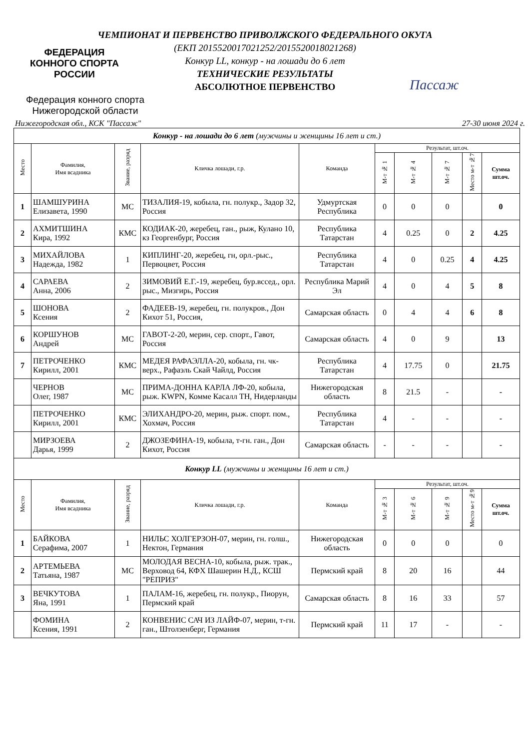ФЕДЕРАЦИЯ
КОННОГО СПОРТА
РОССИИ
Федерация конного спорта
Нижегородской области
Пассаж
ЧЕМПИОНАТ И ПЕРВЕНСТВО ПРИВОЛЖСКОГО ФЕДЕРАЛЬНОГО ОКУГА
(ЕКП 2015520017021252/2015520018021268)
Конкур LL, конкур - на лошади до 6 лет
ТЕХНИЧЕСКИЕ РЕЗУЛЬТАТЫ
АБСОЛЮТНОЕ ПЕРВЕНСТВО
Нижегородская обл., КСК "Пассаж" 27-30 июня 2024 г.
| Конкур - на лошади до 6 лет (мужчины и женщины 16 лет и ст.) | | | | | | | | | |
| Место | Фамилия, Имя всадника | Звание, разряд | Кличка лошади, г.р. | Команда | Результат, шт.оч. | | | | |
| | | | | | М-т № 1 | М-т № 4 | М-т № 7 | Место м-т №7 | Сумма шт.оч. |
| 1 | ШАМШУРИНА Елизавета, 1990 | МС | ТИЗАЛИЯ-19, кобыла, гн. полукр., Задор 32, Россия | Удмуртская Республика | 0 | 0 | 0 | | 0 |
| 2 | АХМИТШИНА Кира, 1992 | КМС | КОДИАК-20, жеребец, ган., рыж, Кулано 10, кз Георгенбург, Россия | Республика Татарстан | 4 | 0.25 | 0 | 2 | 4.25 |
| 3 | МИХАЙЛОВА Надежда, 1982 | 1 | КИПЛИНГ-20, жеребец, гн, орл.-рыс., Первоцвет, Россия | Республика Татарстан | 4 | 0 | 0.25 | 4 | 4.25 |
| 4 | САРАЕВА Анна, 2006 | 2 | ЗИМОВИЙ Е.Г.-19, жеребец, бур.вссед., орл. рыс., Мизгирь, Россия | Республика Марий Эл | 4 | 0 | 4 | 5 | 8 |
| 5 | ШОНОВА Ксения | 2 | ФАДЕЕВ-19, жеребец, гн. полукров., Дон Кихот 51, Россия, | Самарская область | 0 | 4 | 4 | 6 | 8 |
| 6 | КОРШУНОВ Андрей | МС | ГАВОТ-2-20, мерин, сер. спорт., Гавот, Россия | Самарская область | 4 | 0 | 9 | | 13 |
| 7 | ПЕТРОЧЕНКО Кирилл, 2001 | КМС | МЕДЕЯ РАФАЭЛЛА-20, кобыла, гн. чк-верх., Рафаэль Скай Чайлд, Россия | Республика Татарстан | 4 | 17.75 | 0 | | 21.75 |
| | ЧЕРНОВ Олег, 1987 | МС | ПРИМА-ДОННА КАРЛА ЛФ-20, кобыла, рыж. KWPN, Комме Касалл ТН, Нидерланды | Нижегородская область | 8 | 21.5 | - | | - |
| | ПЕТРОЧЕНКО Кирилл, 2001 | КМС | ЭЛИХАНДРО-20, мерин, рыж. спорт. пом., Хохмач, Россия | Республика Татарстан | 4 | - | - | | - |
| | МИРЗОЕВА Дарья, 1999 | 2 | ДЖОЗЕФИНА-19, кобыла, т-гн. ган., Дон Кихот, Россия | Самарская область | - | - | - | | - |
| Конкур LL (мужчины и женщины 16 лет и ст.) | | | | | | | | | |
| Место | Фамилия, Имя всадника | Звание, разряд | Кличка лошади, г.р. | Команда | Результат, шт.оч. | | | | |
| | | | | | М-т № 3 | М-т № 6 | М-т № 9 | Место м-т №9 | Сумма шт.оч. |
| 1 | БАЙКОВА Серафима, 2007 | 1 | НИЛЬС ХОЛГЕРЗОН-07, мерин, гн. голш., Нектон, Германия | Нижегородская область | 0 | 0 | 0 | | 0 |
| 2 | АРТЕМЬЕВА Татьяна, 1987 | МС | МОЛОДАЯ ВЕСНА-10, кобыла, рыж. трак., Верховод 64, КФХ Шашерин Н.Д., КСШ "РЕПРИЗ" | Пермский край | 8 | 20 | 16 | | 44 |
| 3 | ВЕЧКУТОВА Яна, 1991 | 1 | ПАЛАМ-16, жеребец, гн. полукр., Пиорун, Пермский край | Самарская область | 8 | 16 | 33 | | 57 |
| | ФОМИНА Ксения, 1991 | 2 | КОНВЕНИС САЧ ИЗ ЛАЙФ-07, мерин, т-гн. ган., Штолзенберг, Германия | Пермский край | 11 | 17 | - | | - |